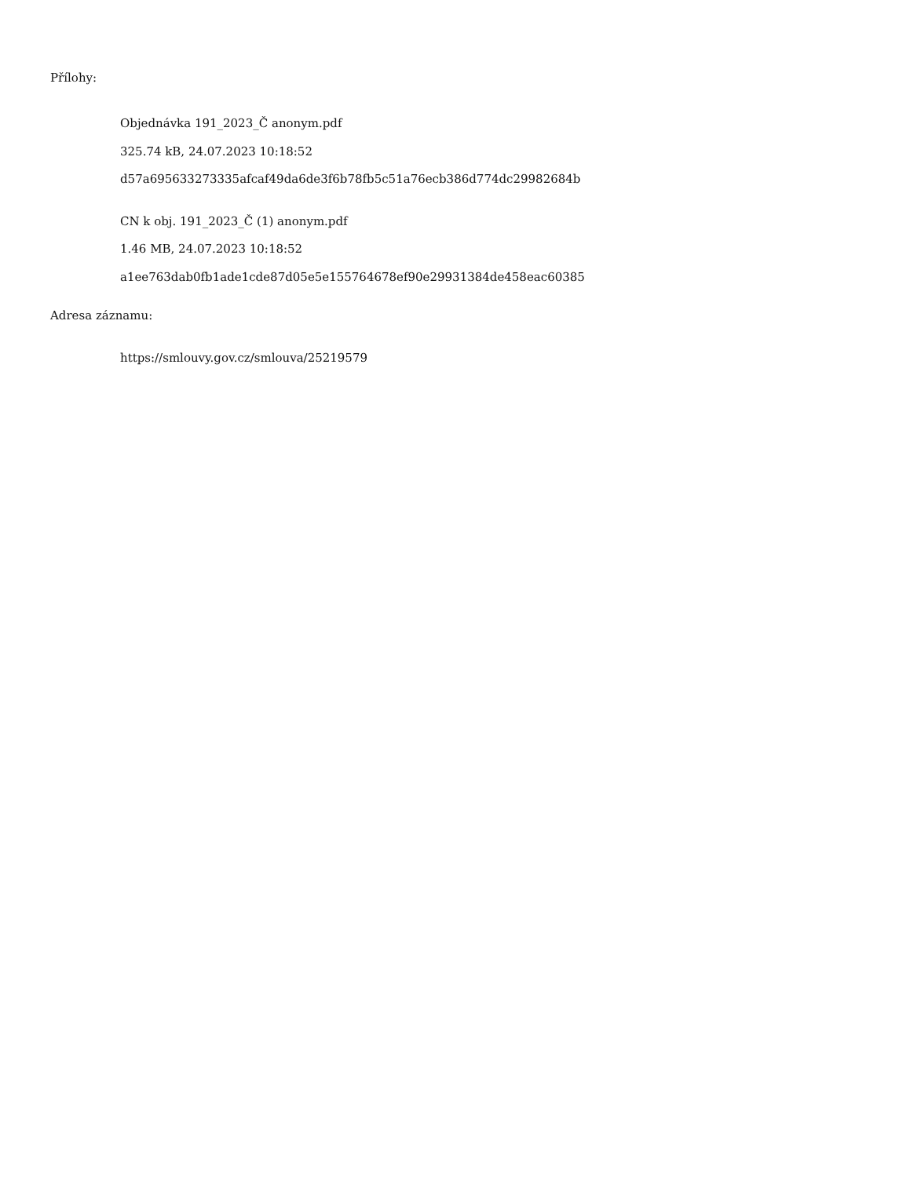Přílohy:
Objednávka 191_2023_Č anonym.pdf
325.74 kB, 24.07.2023 10:18:52
d57a695633273335afcaf49da6de3f6b78fb5c51a76ecb386d774dc29982684b
CN k obj. 191_2023_Č (1) anonym.pdf
1.46 MB, 24.07.2023 10:18:52
a1ee763dab0fb1ade1cde87d05e5e155764678ef90e29931384de458eac60385
Adresa záznamu:
https://smlouvy.gov.cz/smlouva/25219579